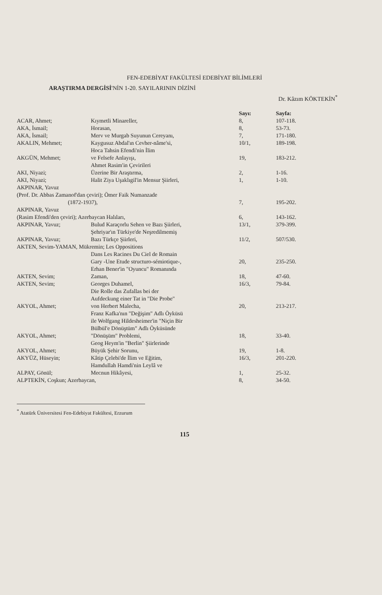FEN-EDEBİYAT FAKÜLTESİ EDEBİYAT BİLİMLERİ
ARAŞTIRMA DERGİSİ'NİN 1-20. SAYILARININ DİZİNİ
Dr. Kâzım KÖKTEKİN<sup>*</sup>
| | | Sayı: | Sayfa: |
| --- | --- | --- | --- |
| ACAR, Ahmet; | Kıymetli Minareller, | 8, | 107-118. |
| AKA, İsmail; | Horasan, | 8, | 53-73. |
| AKA, İsmail; | Merv ve Murgab Suyunun Cereyanı, | 7, | 171-180. |
| AKALIN, Mehmet; | Kaygusuz Abdal'ın Cevher-nâme'si, | 10/1, | 189-198. |
| AKGÜN, Mehmet; | Hoca Tahsin Efendi'nin İlim ve Felsefe Anlayışı, | 19, | 183-212. |
| AKI, Niyazi; | Ahmet Rasim'in Çevirileri Üzerine Bir Araştırma, | 2, | 1-16. |
| AKI, Niyazi; | Halit Ziya Uşaklıgil'in Mensur Şiirleri, | 1, | 1-10. |
| AKPINAR, Yavuz (Prof. Dr. Abbas Zamanof'dan çeviri); Ömer Faik Numanzade (1872-1937), | | 7, | 195-202. |
| AKPINAR, Yavuz (Rasim Efendi'den çeviri); Azerbaycan Halıları, | | 6, | 143-162. |
| AKPINAR, Yavuz; | Bulud Karaçorlu Sehen ve Bazı Şiirleri, | 13/1, | 379-399. |
| AKPINAR, Yavuz; | Şehriyar'ın Türkiye'de Neşredilmemiş Bazı Türkçe Şiirleri, | 11/2, | 507/530. |
| AKTEN, Sevim-YAMAN, Mükremin; Les Oppositions | | | |
| | Dans Les Racines Du Ciel de Romain Gary -Une Etude structuro-sémiotique-, | 20, | 235-250. |
| AKTEN, Sevim; | Erhan Bener'in "Oyuncu" Romanında Zaman, | 18, | 47-60. |
| AKTEN, Sevim; | Georges Duhamel, | 16/3, | 79-84. |
| AKYOL, Ahmet; | Die Rolle das Zufallas bei der Aufdeckung einer Tat in "Die Probe" von Herbert Malecha, | 20, | 213-217. |
| AKYOL, Ahmet; | Franz Kafka'nın "Değişim" Adlı Öyküsü ile Wolfgang Hildesheimer'in "Niçin Bir Bülbül'e Dönüştüm" Adlı Öyküsünde "Dönüşüm" Problemi, | 18, | 33-40. |
| AKYOL, Ahmet; | Geog Heym'in "Berlin" Şiirlerinde Büyük Şehir Sorunu, | 19, | 1-8. |
| AKYÜZ, Hüseyin; | Kâtip Çelebi'de İlim ve Eğitim, | 16/3, | 201-220. |
| ALPAY, Gönül; | Hamdullah Hamdi'nin Leylâ ve Mecnun Hikâyesi, | 1, | 25-32. |
| ALPTEKİN, Coşkun; Azerbaycan, | | 8, | 34-50. |
<sup>*</sup> Atatürk Üniversitesi Fen-Edebiyat Fakültesi, Erzurum
115